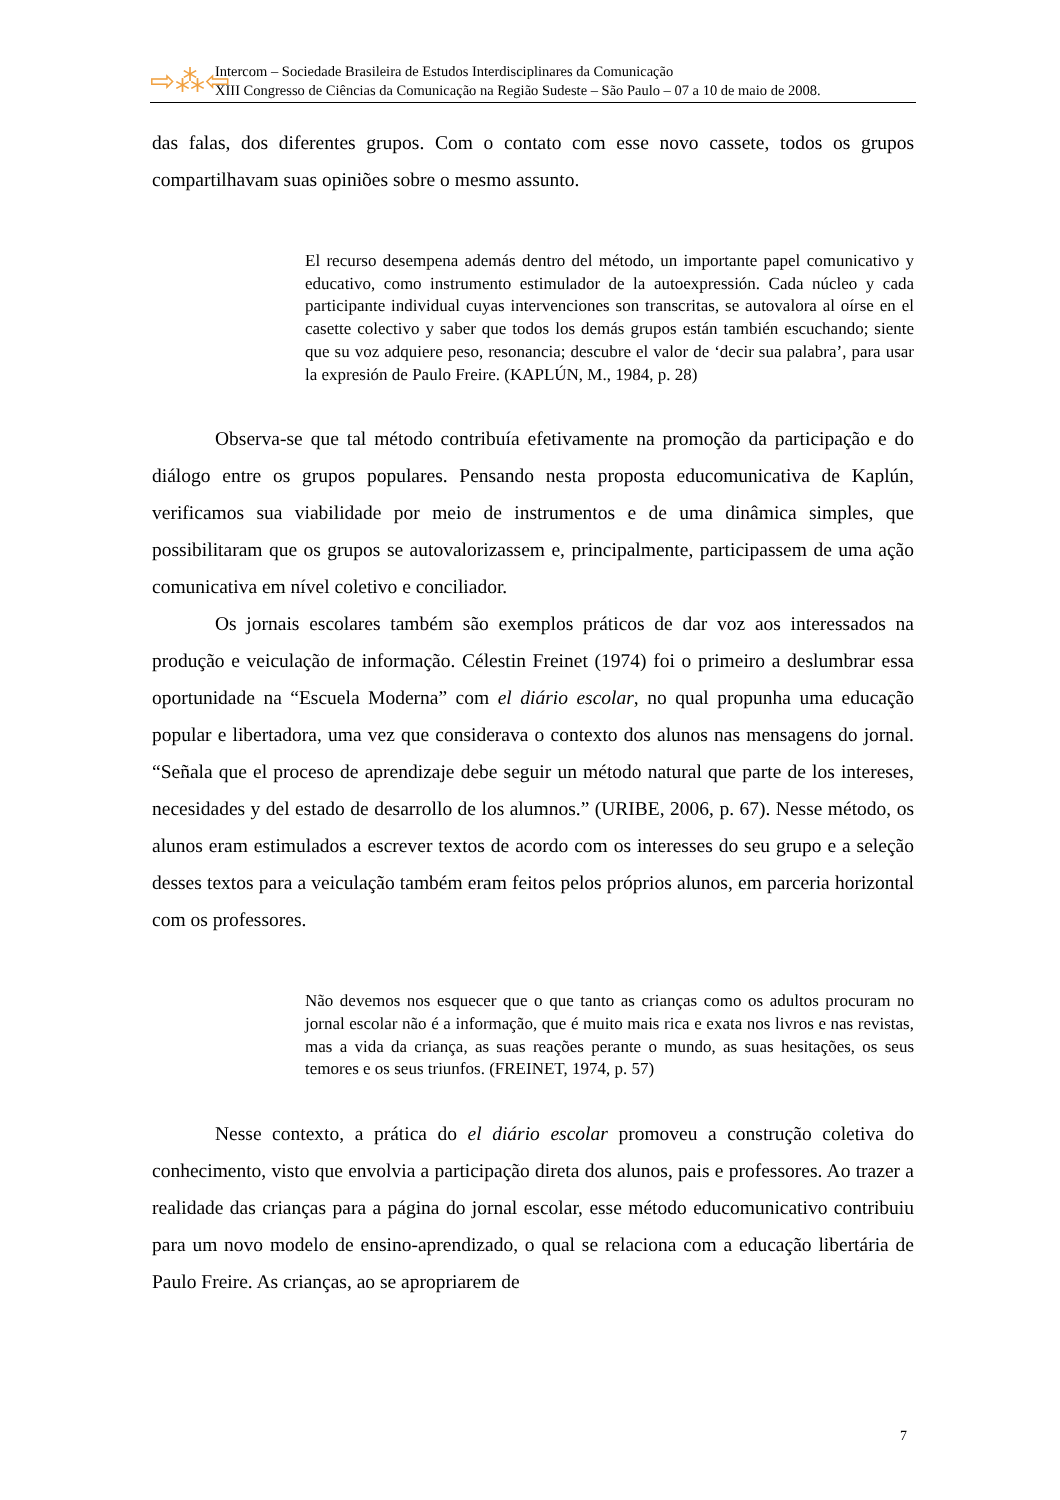⇨⁂⇦
Intercom – Sociedade Brasileira de Estudos Interdisciplinares da Comunicação
XIII Congresso de Ciências da Comunicação na Região Sudeste – São Paulo – 07 a 10 de maio de 2008.
das falas, dos diferentes grupos. Com o contato com esse novo cassete, todos os grupos compartilhavam suas opiniões sobre o mesmo assunto.
El recurso desempena además dentro del método, un importante papel comunicativo y educativo, como instrumento estimulador de la autoexpressión. Cada núcleo y cada participante individual cuyas intervenciones son transcritas, se autovalora al oírse en el casette colectivo y saber que todos los demás grupos están también escuchando; siente que su voz adquiere peso, resonancia; descubre el valor de ‘decir sua palabra’, para usar la expresión de Paulo Freire. (KAPLÚN, M., 1984, p. 28)
Observa-se que tal método contribuía efetivamente na promoção da participação e do diálogo entre os grupos populares. Pensando nesta proposta educomunicativa de Kaplún, verificamos sua viabilidade por meio de instrumentos e de uma dinâmica simples, que possibilitaram que os grupos se autovalorizassem e, principalmente, participassem de uma ação comunicativa em nível coletivo e conciliador.
Os jornais escolares também são exemplos práticos de dar voz aos interessados na produção e veiculação de informação. Célestin Freinet (1974) foi o primeiro a deslumbrar essa oportunidade na “Escuela Moderna” com el diário escolar, no qual propunha uma educação popular e libertadora, uma vez que considerava o contexto dos alunos nas mensagens do jornal. “Señala que el proceso de aprendizaje debe seguir un método natural que parte de los intereses, necesidades y del estado de desarrollo de los alumnos.” (URIBE, 2006, p. 67). Nesse método, os alunos eram estimulados a escrever textos de acordo com os interesses do seu grupo e a seleção desses textos para a veiculação também eram feitos pelos próprios alunos, em parceria horizontal com os professores.
Não devemos nos esquecer que o que tanto as crianças como os adultos procuram no jornal escolar não é a informação, que é muito mais rica e exata nos livros e nas revistas, mas a vida da criança, as suas reações perante o mundo, as suas hesitações, os seus temores e os seus triunfos. (FREINET, 1974, p. 57)
Nesse contexto, a prática do el diário escolar promoveu a construção coletiva do conhecimento, visto que envolvia a participação direta dos alunos, pais e professores. Ao trazer a realidade das crianças para a página do jornal escolar, esse método educomunicativo contribuiu para um novo modelo de ensino-aprendizado, o qual se relaciona com a educação libertária de Paulo Freire. As crianças, ao se apropriarem de
7